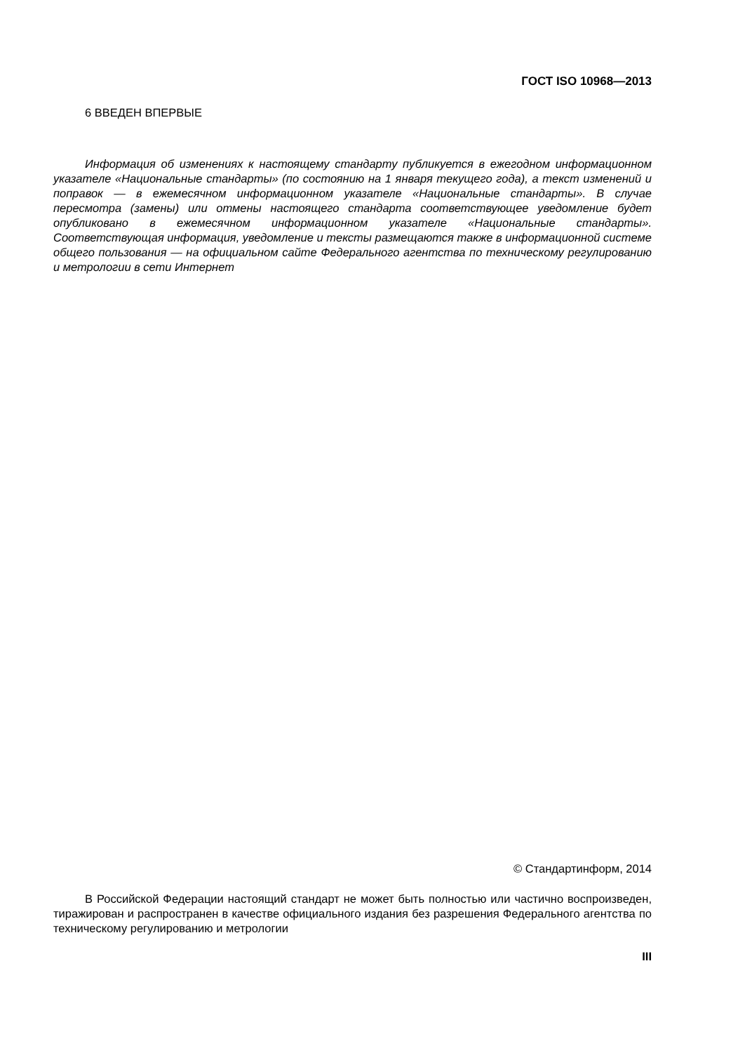ГОСТ ISO 10968—2013
6 ВВЕДЕН ВПЕРВЫЕ
Информация об изменениях к настоящему стандарту публикуется в ежегодном информационном указателе «Национальные стандарты» (по состоянию на 1 января текущего года), а текст изменений и поправок — в ежемесячном информационном указателе «Национальные стандарты». В случае пересмотра (замены) или отмены настоящего стандарта соответствующее уведомление будет опубликовано в ежемесячном информационном указателе «Национальные стандарты». Соответствующая информация, уведомление и тексты размещаются также в информационной системе общего пользования — на официальном сайте Федерального агентства по техническому регулированию и метрологии в сети Интернет
© Стандартинформ, 2014
В Российской Федерации настоящий стандарт не может быть полностью или частично воспроизведен, тиражирован и распространен в качестве официального издания без разрешения Федерального агентства по техническому регулированию и метрологии
III